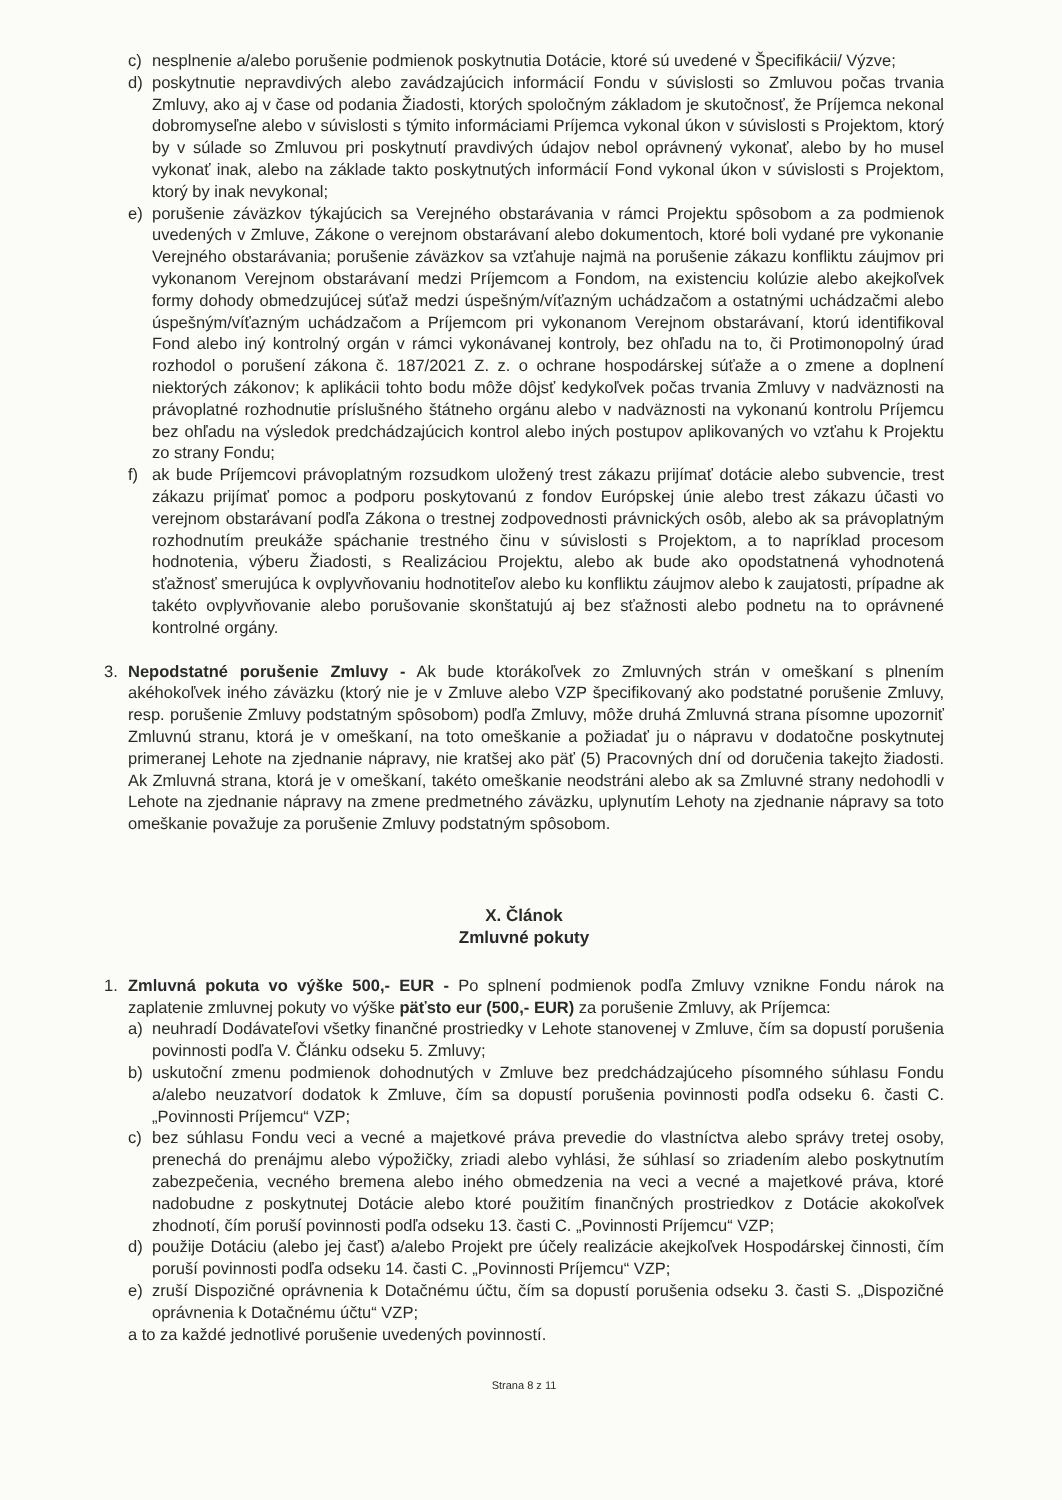c) nesplnenie a/alebo porušenie podmienok poskytnutia Dotácie, ktoré sú uvedené v Špecifikácii/ Výzve;
d) poskytnutie nepravdivých alebo zavádzajúcich informácií Fondu v súvislosti so Zmluvou počas trvania Zmluvy, ako aj v čase od podania Žiadosti, ktorých spoločným základom je skutočnosť, že Príjemca nekonal dobromyseľne alebo v súvislosti s týmito informáciami Príjemca vykonal úkon v súvislosti s Projektom, ktorý by v súlade so Zmluvou pri poskytnutí pravdivých údajov nebol oprávnený vykonať, alebo by ho musel vykonať inak, alebo na základe takto poskytnutých informácií Fond vykonal úkon v súvislosti s Projektom, ktorý by inak nevykonal;
e) porušenie záväzkov týkajúcich sa Verejného obstarávania v rámci Projektu spôsobom a za podmienok uvedených v Zmluve, Zákone o verejnom obstarávaní alebo dokumentoch, ktoré boli vydané pre vykonanie Verejného obstarávania; porušenie záväzkov sa vzťahuje najmä na porušenie zákazu konfliktu záujmov pri vykonanom Verejnom obstarávaní medzi Príjemcom a Fondom, na existenciu kolúzie alebo akejkoľvek formy dohody obmedzujúcej súťaž medzi úspešným/víťazným uchádzačom a ostatnými uchádzačmi alebo úspešným/víťazným uchádzačom a Príjemcom pri vykonanom Verejnom obstarávaní, ktorú identifikoval Fond alebo iný kontrolný orgán v rámci vykonávanej kontroly, bez ohľadu na to, či Protimonopolný úrad rozhodol o porušení zákona č. 187/2021 Z. z. o ochrane hospodárskej súťaže a o zmene a doplnení niektorých zákonov; k aplikácii tohto bodu môže dôjsť kedykoľvek počas trvania Zmluvy v nadväznosti na právoplatné rozhodnutie príslušného štátneho orgánu alebo v nadväznosti na vykonanú kontrolu Príjemcu bez ohľadu na výsledok predchádzajúcich kontrol alebo iných postupov aplikovaných vo vzťahu k Projektu zo strany Fondu;
f) ak bude Príjemcovi právoplatným rozsudkom uložený trest zákazu prijímať dotácie alebo subvencie, trest zákazu prijímať pomoc a podporu poskytovanú z fondov Európskej únie alebo trest zákazu účasti vo verejnom obstarávaní podľa Zákona o trestnej zodpovednosti právnických osôb, alebo ak sa právoplatným rozhodnutím preukáže spáchanie trestného činu v súvislosti s Projektom, a to napríklad procesom hodnotenia, výberu Žiadosti, s Realizáciou Projektu, alebo ak bude ako opodstatnená vyhodnotená sťažnosť smerujúca k ovplyvňovaniu hodnotiteľov alebo ku konfliktu záujmov alebo k zaujatosti, prípadne ak takéto ovplyvňovanie alebo porušovanie skonštatujú aj bez sťažnosti alebo podnetu na to oprávnené kontrolné orgány.
3. Nepodstatné porušenie Zmluvy - Ak bude ktorákoľvek zo Zmluvných strán v omeškaní s plnením akéhokoľvek iného záväzku (ktorý nie je v Zmluve alebo VZP špecifikovaný ako podstatné porušenie Zmluvy, resp. porušenie Zmluvy podstatným spôsobom) podľa Zmluvy, môže druhá Zmluvná strana písomne upozorniť Zmluvnú stranu, ktorá je v omeškaní, na toto omeškanie a požiadať ju o nápravu v dodatočne poskytnutej primeranej Lehote na zjednanie nápravy, nie kratšej ako päť (5) Pracovných dní od doručenia takejto žiadosti. Ak Zmluvná strana, ktorá je v omeškaní, takéto omeškanie neodstráni alebo ak sa Zmluvné strany nedohodli v Lehote na zjednanie nápravy na zmene predmetného záväzku, uplynutím Lehoty na zjednanie nápravy sa toto omeškanie považuje za porušenie Zmluvy podstatným spôsobom.
X. Článok
Zmluvné pokuty
1. Zmluvná pokuta vo výške 500,- EUR - Po splnení podmienok podľa Zmluvy vznikne Fondu nárok na zaplatenie zmluvnej pokuty vo výške päťsto eur (500,- EUR) za porušenie Zmluvy, ak Príjemca:
a) neuhradí Dodávateľovi všetky finančné prostriedky v Lehote stanovenej v Zmluve, čím sa dopustí porušenia povinnosti podľa V. Článku odseku 5. Zmluvy;
b) uskutoční zmenu podmienok dohodnutých v Zmluve bez predchádzajúceho písomného súhlasu Fondu a/alebo neuzatvorí dodatok k Zmluve, čím sa dopustí porušenia povinnosti podľa odseku 6. časti C. „Povinnosti Príjemcu“ VZP;
c) bez súhlasu Fondu veci a vecné a majetkové práva prevedie do vlastníctva alebo správy tretej osoby, prenechá do prenájmu alebo výpožičky, zriadi alebo vyhlási, že súhlasí so zriadením alebo poskytnutím zabezpečenia, vecného bremena alebo iného obmedzenia na veci a vecné a majetkové práva, ktoré nadobudne z poskytnutej Dotácie alebo ktoré použitím finančných prostriedkov z Dotácie akokoľvek zhodnotí, čím poruší povinnosti podľa odseku 13. časti C. „Povinnosti Príjemcu“ VZP;
d) použije Dotáciu (alebo jej časť) a/alebo Projekt pre účely realizácie akejkoľvek Hospodárskej činnosti, čím poruší povinnosti podľa odseku 14. časti C. „Povinnosti Príjemcu“ VZP;
e) zruší Dispozičné oprávnenia k Dotačnému účtu, čím sa dopustí porušenia odseku 3. časti S. „Dispozičné oprávnenia k Dotačnému účtu“ VZP;
a to za každé jednotlivé porušenie uvedených povinností.
Strana 8 z 11